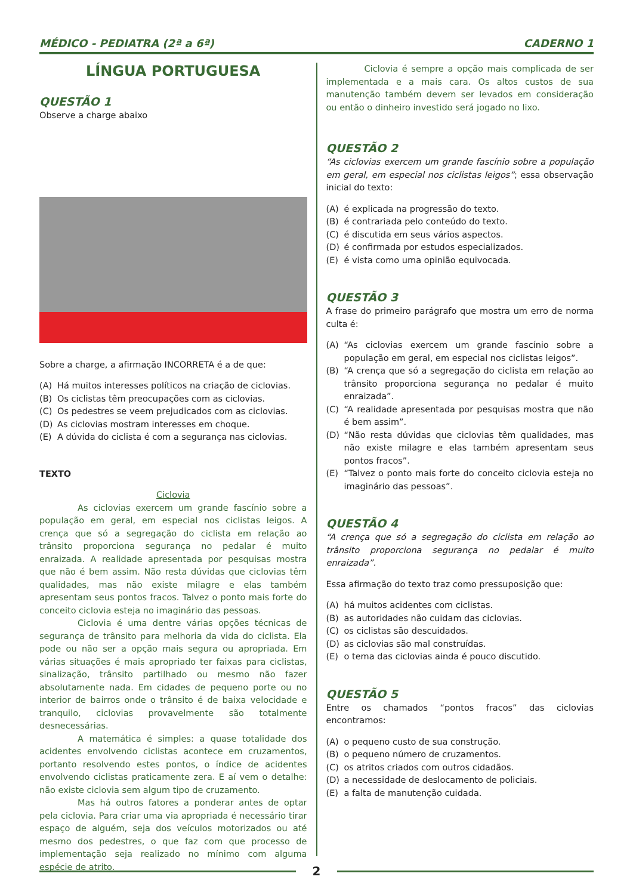MÉDICO - PEDIATRA (2ª a 6ª) CADERNO 1
LÍNGUA PORTUGUESA
QUESTÃO 1
Observe a charge abaixo
Sobre a charge, a afirmação INCORRETA é a de que:
(A) Há muitos interesses políticos na criação de ciclovias.
(B) Os ciclistas têm preocupações com as ciclovias.
(C) Os pedestres se veem prejudicados com as ciclovias.
(D) As ciclovias mostram interesses em choque.
(E) A dúvida do ciclista é com a segurança nas ciclovias.
TEXTO
Ciclovia
As ciclovias exercem um grande fascínio sobre a população em geral, em especial nos ciclistas leigos. A crença que só a segregação do ciclista em relação ao trânsito proporciona segurança no pedalar é muito enraizada. A realidade apresentada por pesquisas mostra que não é bem assim. Não resta dúvidas que ciclovias têm qualidades, mas não existe milagre e elas também apresentam seus pontos fracos. Talvez o ponto mais forte do conceito ciclovia esteja no imaginário das pessoas.
Ciclovia é uma dentre várias opções técnicas de segurança de trânsito para melhoria da vida do ciclista. Ela pode ou não ser a opção mais segura ou apropriada. Em várias situações é mais apropriado ter faixas para ciclistas, sinalização, trânsito partilhado ou mesmo não fazer absolutamente nada. Em cidades de pequeno porte ou no interior de bairros onde o trânsito é de baixa velocidade e tranquilo, ciclovias provavelmente são totalmente desnecessárias.
A matemática é simples: a quase totalidade dos acidentes envolvendo ciclistas acontece em cruzamentos, portanto resolvendo estes pontos, o índice de acidentes envolvendo ciclistas praticamente zera. E aí vem o detalhe: não existe ciclovia sem algum tipo de cruzamento.
Mas há outros fatores a ponderar antes de optar pela ciclovia. Para criar uma via apropriada é necessário tirar espaço de alguém, seja dos veículos motorizados ou até mesmo dos pedestres, o que faz com que processo de implementação seja realizado no mínimo com alguma espécie de atrito.
Ciclovia é sempre a opção mais complicada de ser implementada e a mais cara. Os altos custos de sua manutenção também devem ser levados em consideração ou então o dinheiro investido será jogado no lixo.
QUESTÃO 2
“As ciclovias exercem um grande fascínio sobre a população em geral, em especial nos ciclistas leigos”; essa observação inicial do texto:
(A) é explicada na progressão do texto.
(B) é contrariada pelo conteúdo do texto.
(C) é discutida em seus vários aspectos.
(D) é confirmada por estudos especializados.
(E) é vista como uma opinião equivocada.
QUESTÃO 3
A frase do primeiro parágrafo que mostra um erro de norma culta é:
(A) “As ciclovias exercem um grande fascínio sobre a população em geral, em especial nos ciclistas leigos”.
(B) “A crença que só a segregação do ciclista em relação ao trânsito proporciona segurança no pedalar é muito enraizada”.
(C) “A realidade apresentada por pesquisas mostra que não é bem assim”.
(D) “Não resta dúvidas que ciclovias têm qualidades, mas não existe milagre e elas também apresentam seus pontos fracos”.
(E) “Talvez o ponto mais forte do conceito ciclovia esteja no imaginário das pessoas”.
QUESTÃO 4
“A crença que só a segregação do ciclista em relação ao trânsito proporciona segurança no pedalar é muito enraizada”.
Essa afirmação do texto traz como pressuposição que:
(A) há muitos acidentes com ciclistas.
(B) as autoridades não cuidam das ciclovias.
(C) os ciclistas são descuidados.
(D) as ciclovias são mal construídas.
(E) o tema das ciclovias ainda é pouco discutido.
QUESTÃO 5
Entre os chamados “pontos fracos” das ciclovias encontramos:
(A) o pequeno custo de sua construção.
(B) o pequeno número de cruzamentos.
(C) os atritos criados com outros cidadãos.
(D) a necessidade de deslocamento de policiais.
(E) a falta de manutenção cuidada.
2